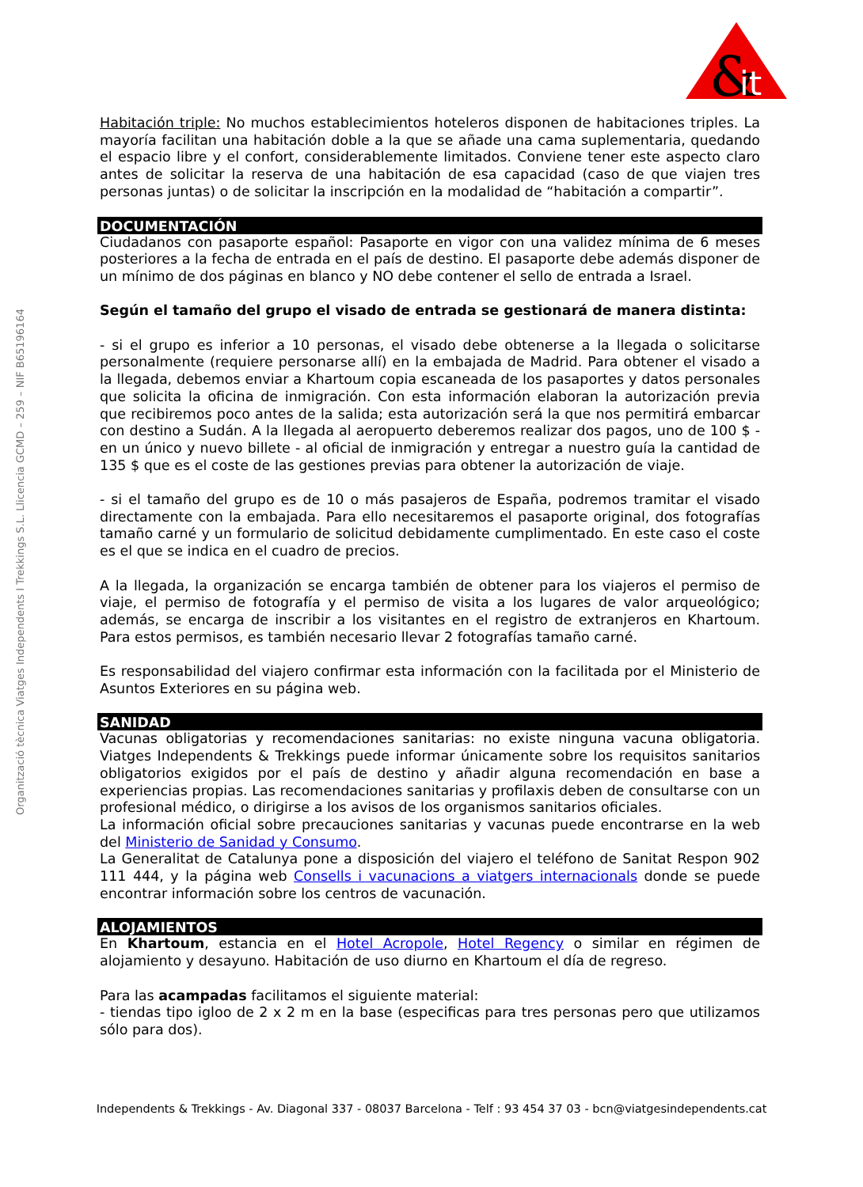&
it
Organització tècnica Viatges Independents I Trekkings S.L. Llicencia GCMD – 259 – NIF B65196164
Habitación triple: No muchos establecimientos hoteleros disponen de habitaciones triples. La mayoría facilitan una habitación doble a la que se añade una cama suplementaria, quedando el espacio libre y el confort, considerablemente limitados. Conviene tener este aspecto claro antes de solicitar la reserva de una habitación de esa capacidad (caso de que viajen tres personas juntas) o de solicitar la inscripción en la modalidad de “habitación a compartir”.
DOCUMENTACIÓN
Ciudadanos con pasaporte español: Pasaporte en vigor con una validez mínima de 6 meses posteriores a la fecha de entrada en el país de destino. El pasaporte debe además disponer de un mínimo de dos páginas en blanco y NO debe contener el sello de entrada a Israel.
Según el tamaño del grupo el visado de entrada se gestionará de manera distinta:
- si el grupo es inferior a 10 personas, el visado debe obtenerse a la llegada o solicitarse personalmente (requiere personarse allí) en la embajada de Madrid. Para obtener el visado a la llegada, debemos enviar a Khartoum copia escaneada de los pasaportes y datos personales que solicita la oficina de inmigración. Con esta información elaboran la autorización previa que recibiremos poco antes de la salida; esta autorización será la que nos permitirá embarcar con destino a Sudán. A la llegada al aeropuerto deberemos realizar dos pagos, uno de 100 $ - en un único y nuevo billete - al oficial de inmigración y entregar a nuestro guía la cantidad de 135 $ que es el coste de las gestiones previas para obtener la autorización de viaje.
- si el tamaño del grupo es de 10 o más pasajeros de España, podremos tramitar el visado directamente con la embajada. Para ello necesitaremos el pasaporte original, dos fotografías tamaño carné y un formulario de solicitud debidamente cumplimentado. En este caso el coste es el que se indica en el cuadro de precios.
A la llegada, la organización se encarga también de obtener para los viajeros el permiso de viaje, el permiso de fotografía y el permiso de visita a los lugares de valor arqueológico; además, se encarga de inscribir a los visitantes en el registro de extranjeros en Khartoum. Para estos permisos, es también necesario llevar 2 fotografías tamaño carné.
Es responsabilidad del viajero confirmar esta información con la facilitada por el Ministerio de Asuntos Exteriores en su página web.
SANIDAD
Vacunas obligatorias y recomendaciones sanitarias: no existe ninguna vacuna obligatoria. Viatges Independents & Trekkings puede informar únicamente sobre los requisitos sanitarios obligatorios exigidos por el país de destino y añadir alguna recomendación en base a experiencias propias. Las recomendaciones sanitarias y profilaxis deben de consultarse con un profesional médico, o dirigirse a los avisos de los organismos sanitarios oficiales.
La información oficial sobre precauciones sanitarias y vacunas puede encontrarse en la web del Ministerio de Sanidad y Consumo.
La Generalitat de Catalunya pone a disposición del viajero el teléfono de Sanitat Respon 902 111 444, y la página web Consells i vacunacions a viatgers internacionals donde se puede encontrar información sobre los centros de vacunación.
ALOJAMIENTOS
En Khartoum, estancia en el Hotel Acropole, Hotel Regency o similar en régimen de alojamiento y desayuno. Habitación de uso diurno en Khartoum el día de regreso.
Para las acampadas facilitamos el siguiente material:
- tiendas tipo igloo de 2 x 2 m en la base (especificas para tres personas pero que utilizamos sólo para dos).
Independents & Trekkings - Av. Diagonal 337 - 08037 Barcelona - Telf : 93 454 37 03 - bcn@viatgesindependents.cat